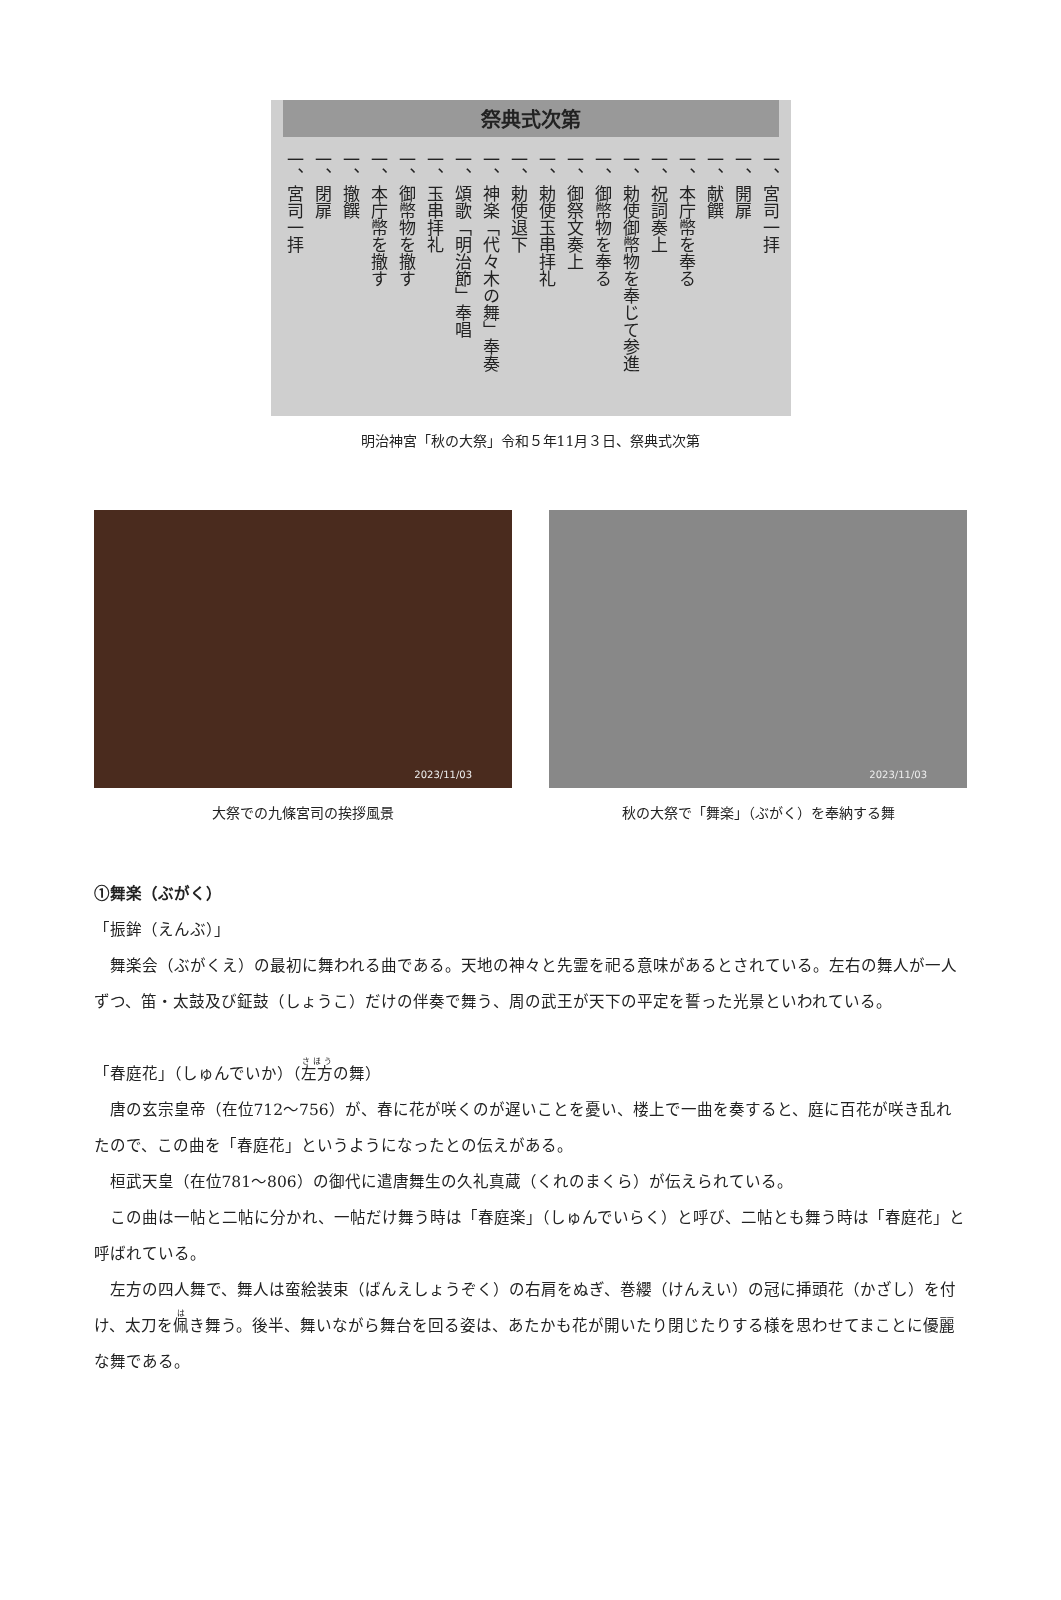祭典式次第
一、宮司一拝
一、開扉
一、献饌
一、本庁幣を奉る
一、祝詞奏上
一、勅使御幣物を奉じて参進
一、御幣物を奉る
一、御祭文奏上
一、勅使玉串拝礼
一、勅使退下
一、神楽「代々木の舞」奉奏
一、頌歌「明治節」奉唱
一、玉串拝礼
一、御幣物を撤す
一、本庁幣を撤す
一、撤饌
一、閉扉
一、宮司一拝
明治神宮「秋の大祭」令和５年11月３日、祭典式次第
2023/11/03
大祭での九條宮司の挨拶風景
2023/11/03
秋の大祭で「舞楽」（ぶがく）を奉納する舞
①舞楽（ぶがく）
「振鉾（えんぶ）」
舞楽会（ぶがくえ）の最初に舞われる曲である。天地の神々と先霊を祀る意味があるとされている。左右の舞人が一人ずつ、笛・太鼓及び鉦鼓（しょうこ）だけの伴奏で舞う、周の武王が天下の平定を誓った光景といわれている。
「春庭花」（しゅんでいか）（左方の舞）
唐の玄宗皇帝（在位712～756）が、春に花が咲くのが遅いことを憂い、楼上で一曲を奏すると、庭に百花が咲き乱れたので、この曲を「春庭花」というようになったとの伝えがある。
桓武天皇（在位781～806）の御代に遣唐舞生の久礼真蔵（くれのまくら）が伝えられている。
この曲は一帖と二帖に分かれ、一帖だけ舞う時は「春庭楽」（しゅんでいらく）と呼び、二帖とも舞う時は「春庭花」と呼ばれている。
左方の四人舞で、舞人は蛮絵装束（ばんえしょうぞく）の右肩をぬぎ、巻纓（けんえい）の冠に挿頭花（かざし）を付け、太刀を佩き舞う。後半、舞いながら舞台を回る姿は、あたかも花が開いたり閉じたりする様を思わせてまことに優麗な舞である。